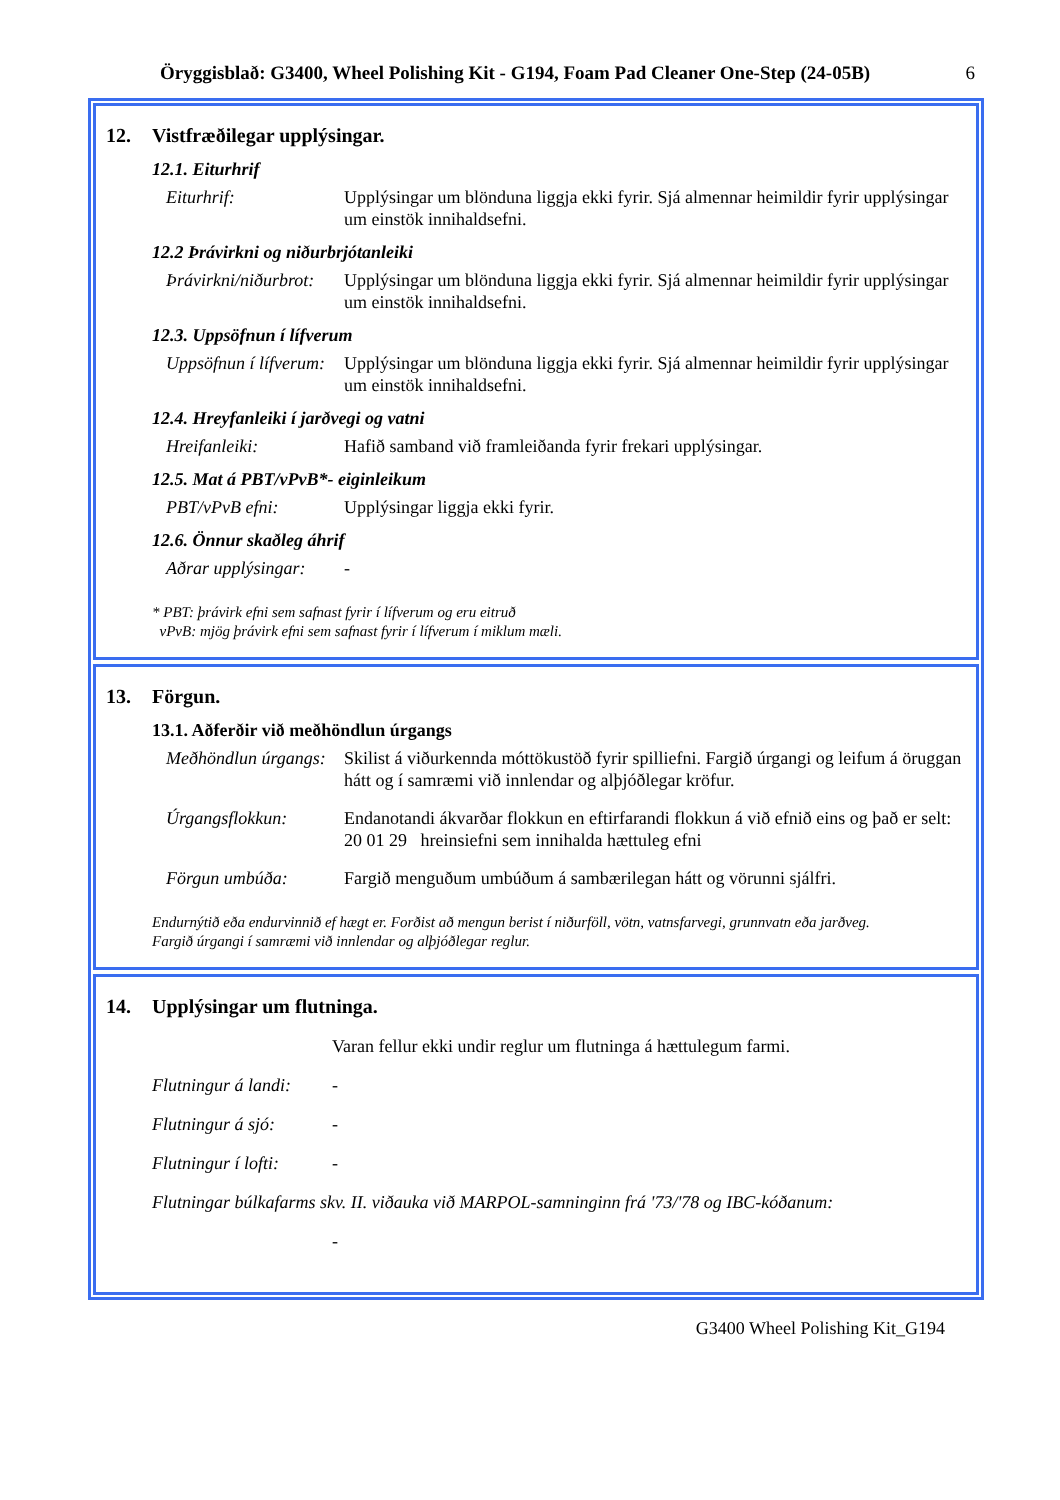Öryggisblað: G3400, Wheel Polishing Kit - G194, Foam Pad Cleaner One-Step (24-05B) 6
12. Vistfræðilegar upplýsingar.
12.1. Eiturhrif
Eiturhrif: Upplýsingar um blönduna liggja ekki fyrir. Sjá almennar heimildir fyrir upplýsingar um einstök innihaldsefni.
12.2 Þrávirkni og niðurbrjótanleiki
Þrávirkni/niðurbrot:
Upplýsingar um blönduna liggja ekki fyrir. Sjá almennar heimildir fyrir upplýsingar um einstök innihaldsefni.
12.3. Uppsöfnun í lífverum
Uppsöfnun í lífverum:
Upplýsingar um blönduna liggja ekki fyrir. Sjá almennar heimildir fyrir upplýsingar um einstök innihaldsefni.
12.4. Hreyfanleiki í jarðvegi og vatni
Hreifanleiki: Hafið samband við framleiðanda fyrir frekari upplýsingar.
12.5. Mat á PBT/vPvB*- eiginleikum
PBT/vPvB efni: Upplýsingar liggja ekki fyrir.
12.6. Önnur skaðleg áhrif
Aðrar upplýsingar:
-
* PBT: þrávirk efni sem safnast fyrir í lífverum og eru eitruð
vPvB: mjög þrávirk efni sem safnast fyrir í lífverum í miklum mæli.
13. Förgun.
13.1. Aðferðir við meðhöndlun úrgangs
Meðhöndlun úrgangs:
Skilist á viðurkennda móttökustöð fyrir spilliefni. Fargið úrgangi og leifum á öruggan hátt og í samræmi við innlendar og alþjóðlegar kröfur.
Úrgangsflokkun: Endanotandi ákvarðar flokkun en eftirfarandi flokkun á við efnið eins og það er selt:
20 01 29 hreinsiefni sem innihalda hættuleg efni
Förgun umbúða: Fargið menguðum umbúðum á sambærilegan hátt og vörunni sjálfri.
Endurnýtið eða endurvinnið ef hægt er. Forðist að mengun berist í niðurföll, vötn, vatnsfarvegi, grunnvatn eða jarðveg.
Fargið úrgangi í samræmi við innlendar og alþjóðlegar reglur.
14. Upplýsingar um flutninga.
Varan fellur ekki undir reglur um flutninga á hættulegum farmi.
Flutningur á landi:
-
Flutningur á sjó:
-
Flutningur í lofti:
-
Flutningar búlkafarms skv. II. viðauka við MARPOL-samninginn frá '73/'78 og IBC-kóðanum:
-
G3400 Wheel Polishing Kit_G194